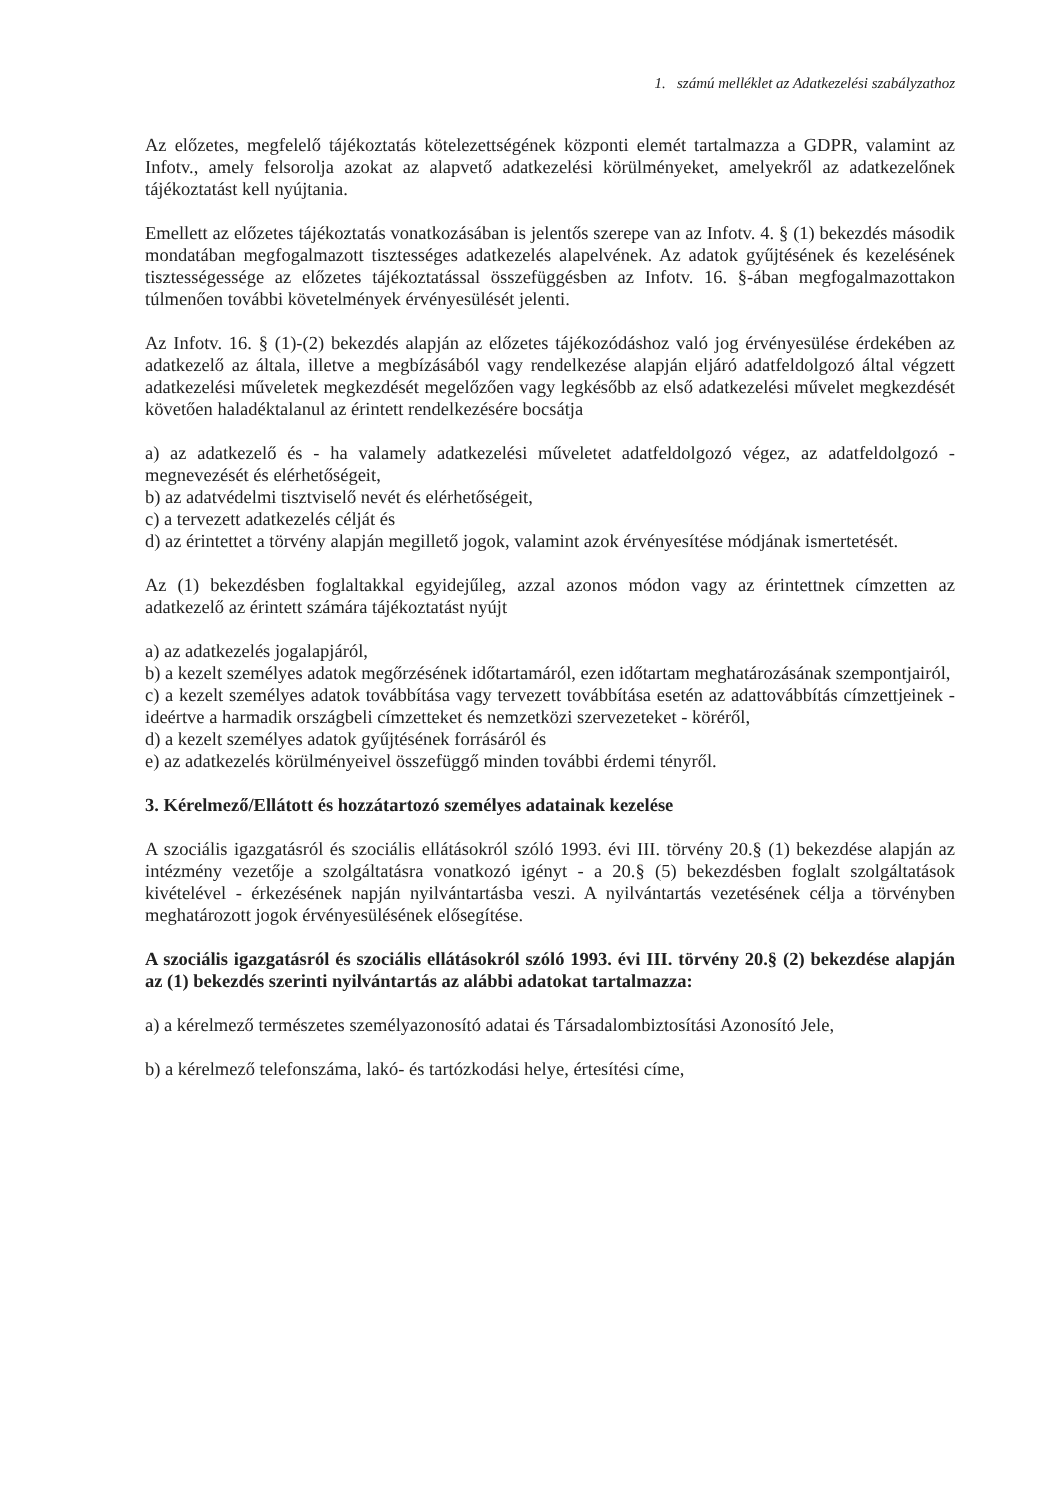1. számú melléklet az Adatkezelési szabályzathoz
Az előzetes, megfelelő tájékoztatás kötelezettségének központi elemét tartalmazza a GDPR, valamint az Infotv., amely felsorolja azokat az alapvető adatkezelési körülményeket, amelyekről az adatkezelőnek tájékoztatást kell nyújtania.
Emellett az előzetes tájékoztatás vonatkozásában is jelentős szerepe van az Infotv. 4. § (1) bekezdés második mondatában megfogalmazott tisztességes adatkezelés alapelvének. Az adatok gyűjtésének és kezelésének tisztességessége az előzetes tájékoztatással összefüggésben az Infotv. 16. §-ában megfogalmazottakon túlmenően további követelmények érvényesülését jelenti.
Az Infotv. 16. § (1)-(2) bekezdés alapján az előzetes tájékozódáshoz való jog érvényesülése érdekében az adatkezelő az általa, illetve a megbízásából vagy rendelkezése alapján eljáró adatfeldolgozó által végzett adatkezelési műveletek megkezdését megelőzően vagy legkésőbb az első adatkezelési művelet megkezdését követően haladéktalanul az érintett rendelkezésére bocsátja
a) az adatkezelő és - ha valamely adatkezelési műveletet adatfeldolgozó végez, az adatfeldolgozó - megnevezését és elérhetőségeit,
b) az adatvédelmi tisztviselő nevét és elérhetőségeit,
c) a tervezett adatkezelés célját és
d) az érintettet a törvény alapján megillető jogok, valamint azok érvényesítése módjának ismertetését.
Az (1) bekezdésben foglaltakkal egyidejűleg, azzal azonos módon vagy az érintettnek címzetten az adatkezelő az érintett számára tájékoztatást nyújt
a) az adatkezelés jogalapjáról,
b) a kezelt személyes adatok megőrzésének időtartamáról, ezen időtartam meghatározásának szempontjairól,
c) a kezelt személyes adatok továbbítása vagy tervezett továbbítása esetén az adattovábbítás címzettjeinek - ideértve a harmadik országbeli címzetteket és nemzetközi szervezeteket - köréről,
d) a kezelt személyes adatok gyűjtésének forrásáról és
e) az adatkezelés körülményeivel összefüggő minden további érdemi tényről.
3. Kérelmező/Ellátott és hozzátartozó személyes adatainak kezelése
A szociális igazgatásról és szociális ellátásokról szóló 1993. évi III. törvény 20.§ (1) bekezdése alapján az intézmény vezetője a szolgáltatásra vonatkozó igényt - a 20.§ (5) bekezdésben foglalt szolgáltatások kivételével - érkezésének napján nyilvántartásba veszi. A nyilvántartás vezetésének célja a törvényben meghatározott jogok érvényesülésének elősegítése.
A szociális igazgatásról és szociális ellátásokról szóló 1993. évi III. törvény 20.§ (2) bekezdése alapján az (1) bekezdés szerinti nyilvántartás az alábbi adatokat tartalmazza:
a) a kérelmező természetes személyazonosító adatai és Társadalombiztosítási Azonosító Jele,
b) a kérelmező telefonszáma, lakó- és tartózkodási helye, értesítési címe,